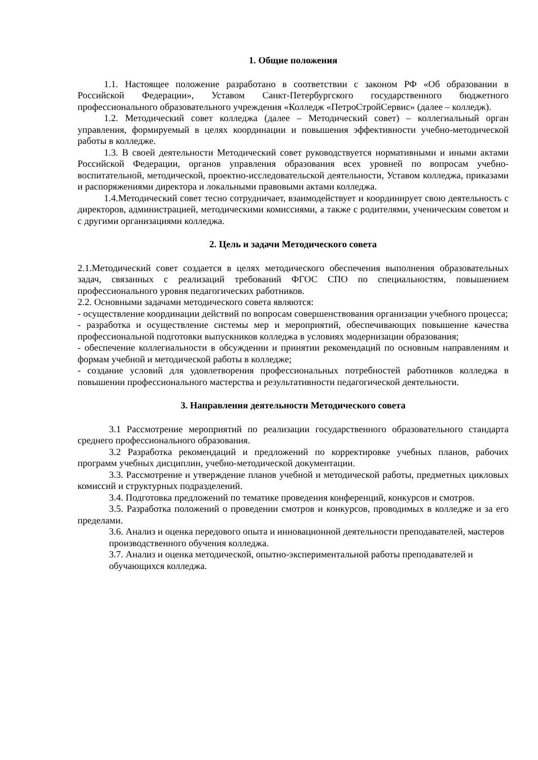1. Общие положения
1.1. Настоящее положение разработано в соответствии с законом РФ «Об образовании в Российской Федерации», Уставом Санкт-Петербургского государственного бюджетного профессионального образовательного учреждения «Колледж «ПетроСтройСервис» (далее – колледж).
1.2. Методический совет колледжа (далее – Методический совет) – коллегиальный орган управления, формируемый в целях координации и повышения эффективности учебно-методической работы в колледже.
1.3. В своей деятельности Методический совет руководствуется нормативными и иными актами Российской Федерации, органов управления образования всех уровней по вопросам учебно-воспитательной, методической, проектно-исследовательской деятельности, Уставом колледжа, приказами и распоряжениями директора и локальными правовыми актами колледжа.
1.4.Методический совет тесно сотрудничает, взаимодействует и координирует свою деятельность с директоров, администрацией, методическими комиссиями, а также с родителями, ученическим советом и с другими организациями колледжа.
2. Цель и задачи Методического совета
2.1.Методический совет создается в целях методического обеспечения выполнения образовательных задач, связанных с реализаций требований ФГОС СПО по специальностям, повышением профессионального уровня педагогических работников.
2.2. Основными задачами методического совета являются:
- осуществление координации действий по вопросам совершенствования организации учебного процесса;
- разработка и осуществление системы мер и мероприятий, обеспечивающих повышение качества профессиональной подготовки выпускников колледжа в условиях модернизации образования;
- обеспечение коллегиальности в обсуждении и принятии рекомендаций по основным направлениям и формам учебной и методической работы в колледже;
- создание условий для удовлетворения профессиональных потребностей работников колледжа в повышении профессионального мастерства и результативности педагогической деятельности.
3. Направления деятельности Методического совета
3.1 Рассмотрение мероприятий по реализации государственного образовательного стандарта среднего профессионального образования.
3.2 Разработка рекомендаций и предложений по корректировке учебных планов, рабочих программ учебных дисциплин, учебно-методической документации.
3.3. Рассмотрение и утверждение планов учебной и методической работы, предметных цикловых комиссий и структурных подразделений.
3.4. Подготовка предложений по тематике проведения конференций, конкурсов и смотров.
3.5. Разработка положений о проведении смотров и конкурсов, проводимых в колледже и за его пределами.
3.6. Анализ и оценка передового опыта и инновационной деятельности преподавателей, мастеров производственного обучения колледжа.
3.7. Анализ и оценка методической, опытно-экспериментальной работы преподавателей и обучающихся колледжа.